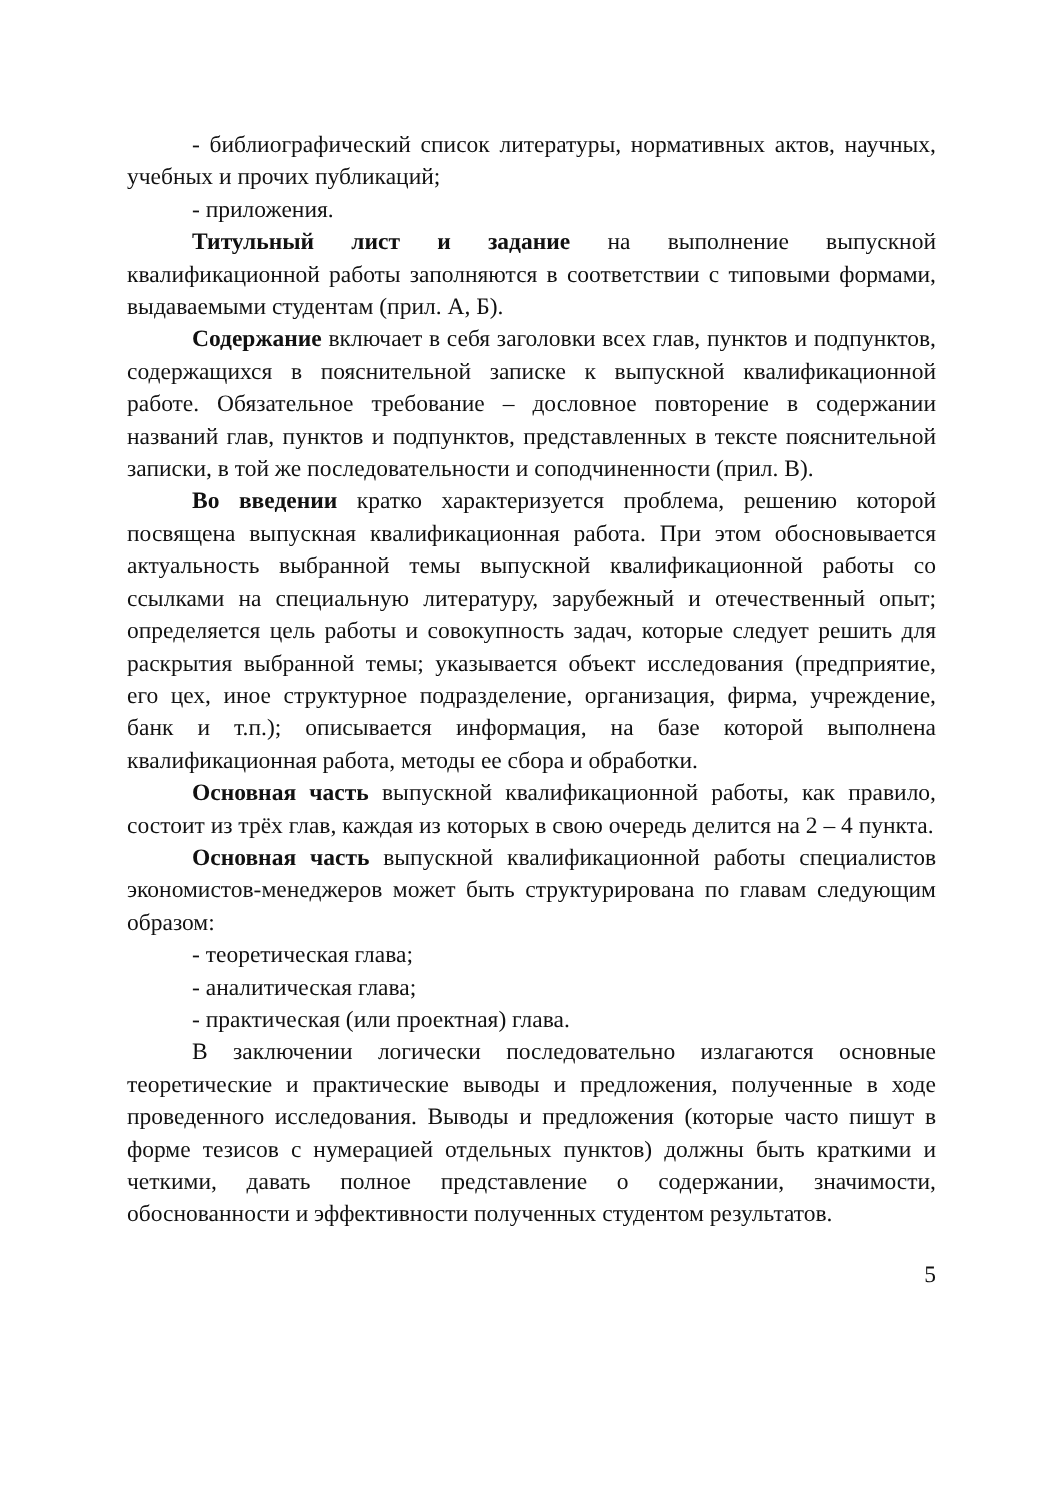- библиографический список литературы, нормативных актов, научных, учебных и прочих публикаций;
- приложения.
Титульный лист и задание на выполнение выпускной квалификационной работы заполняются в соответствии с типовыми формами, выдаваемыми студентам (прил. А, Б).
Содержание включает в себя заголовки всех глав, пунктов и подпунктов, содержащихся в пояснительной записке к выпускной квалификационной работе. Обязательное требование – дословное повторение в содержании названий глав, пунктов и подпунктов, представленных в тексте пояснительной записки, в той же последовательности и соподчиненности (прил. В).
Во введении кратко характеризуется проблема, решению которой посвящена выпускная квалификационная работа. При этом обосновывается актуальность выбранной темы выпускной квалификационной работы со ссылками на специальную литературу, зарубежный и отечественный опыт; определяется цель работы и совокупность задач, которые следует решить для раскрытия выбранной темы; указывается объект исследования (предприятие, его цех, иное структурное подразделение, организация, фирма, учреждение, банк и т.п.); описывается информация, на базе которой выполнена квалификационная работа, методы ее сбора и обработки.
Основная часть выпускной квалификационной работы, как правило, состоит из трёх глав, каждая из которых в свою очередь делится на 2 – 4 пункта.
Основная часть выпускной квалификационной работы специалистов экономистов-менеджеров может быть структурирована по главам следующим образом:
- теоретическая глава;
- аналитическая глава;
- практическая (или проектная) глава.
В заключении логически последовательно излагаются основные теоретические и практические выводы и предложения, полученные в ходе проведенного исследования. Выводы и предложения (которые часто пишут в форме тезисов с нумерацией отдельных пунктов) должны быть краткими и четкими, давать полное представление о содержании, значимости, обоснованности и эффективности полученных студентом результатов.
5